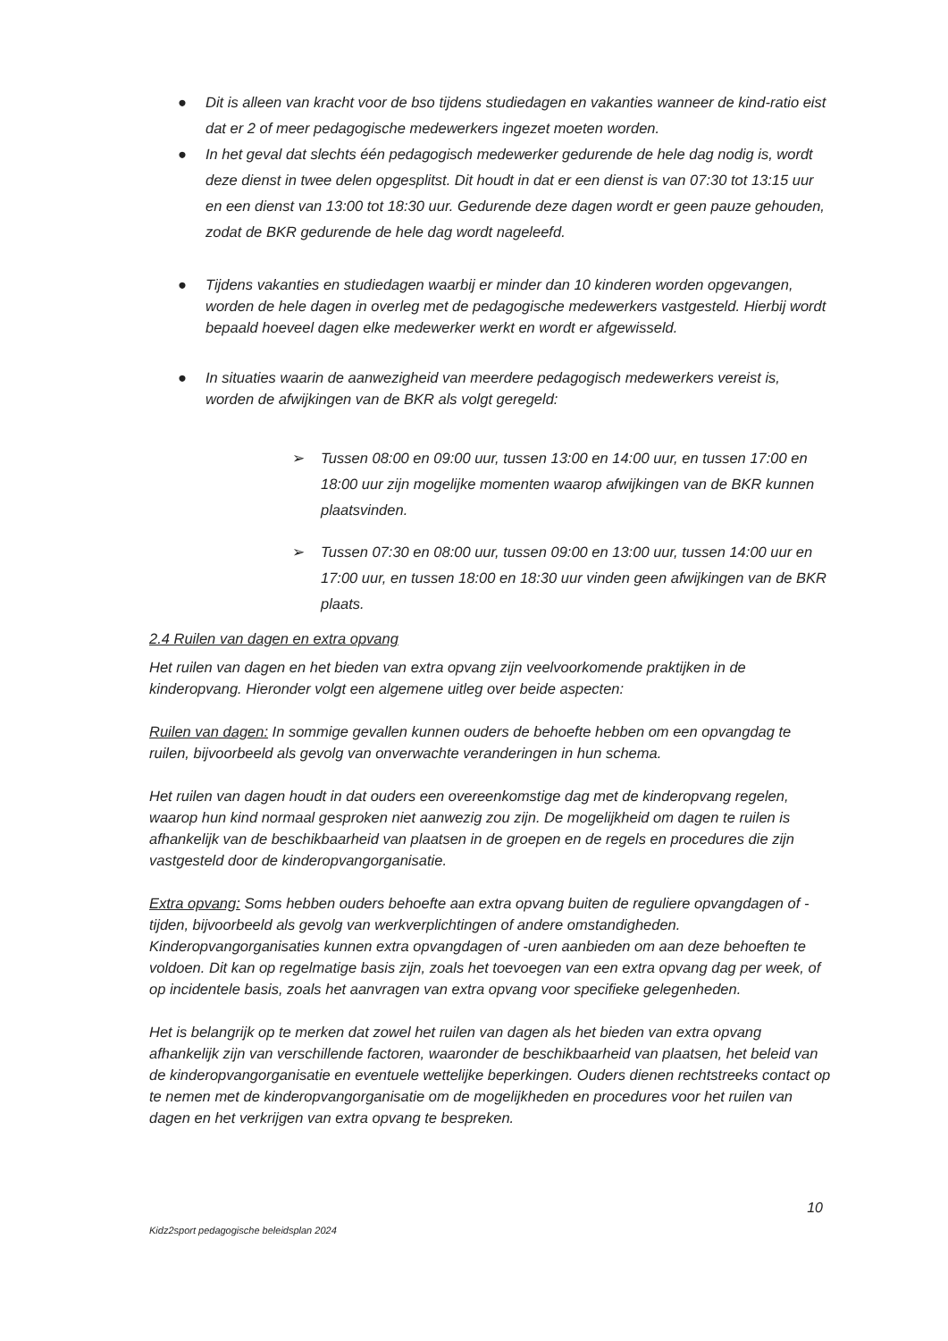● Dit is alleen van kracht voor de bso tijdens studiedagen en vakanties wanneer de kind-ratio eist dat er 2 of meer pedagogische medewerkers ingezet moeten worden.
● In het geval dat slechts één pedagogisch medewerker gedurende de hele dag nodig is, wordt deze dienst in twee delen opgesplitst. Dit houdt in dat er een dienst is van 07:30 tot 13:15 uur en een dienst van 13:00 tot 18:30 uur. Gedurende deze dagen wordt er geen pauze gehouden, zodat de BKR gedurende de hele dag wordt nageleefd.
● Tijdens vakanties en studiedagen waarbij er minder dan 10 kinderen worden opgevangen, worden de hele dagen in overleg met de pedagogische medewerkers vastgesteld. Hierbij wordt bepaald hoeveel dagen elke medewerker werkt en wordt er afgewisseld.
● In situaties waarin de aanwezigheid van meerdere pedagogisch medewerkers vereist is, worden de afwijkingen van de BKR als volgt geregeld:
➢ Tussen 08:00 en 09:00 uur, tussen 13:00 en 14:00 uur, en tussen 17:00 en 18:00 uur zijn mogelijke momenten waarop afwijkingen van de BKR kunnen plaatsvinden.
➢ Tussen 07:30 en 08:00 uur, tussen 09:00 en 13:00 uur, tussen 14:00 uur en 17:00 uur, en tussen 18:00 en 18:30 uur vinden geen afwijkingen van de BKR plaats.
2.4 Ruilen van dagen en extra opvang
Het ruilen van dagen en het bieden van extra opvang zijn veelvoorkomende praktijken in de kinderopvang. Hieronder volgt een algemene uitleg over beide aspecten:
Ruilen van dagen: In sommige gevallen kunnen ouders de behoefte hebben om een opvangdag te ruilen, bijvoorbeeld als gevolg van onverwachte veranderingen in hun schema.
Het ruilen van dagen houdt in dat ouders een overeenkomstige dag met de kinderopvang regelen, waarop hun kind normaal gesproken niet aanwezig zou zijn. De mogelijkheid om dagen te ruilen is afhankelijk van de beschikbaarheid van plaatsen in de groepen en de regels en procedures die zijn vastgesteld door de kinderopvangorganisatie.
Extra opvang: Soms hebben ouders behoefte aan extra opvang buiten de reguliere opvangdagen of -tijden, bijvoorbeeld als gevolg van werkverplichtingen of andere omstandigheden. Kinderopvangorganisaties kunnen extra opvangdagen of -uren aanbieden om aan deze behoeften te voldoen. Dit kan op regelmatige basis zijn, zoals het toevoegen van een extra opvang dag per week, of op incidentele basis, zoals het aanvragen van extra opvang voor specifieke gelegenheden.
Het is belangrijk op te merken dat zowel het ruilen van dagen als het bieden van extra opvang afhankelijk zijn van verschillende factoren, waaronder de beschikbaarheid van plaatsen, het beleid van de kinderopvangorganisatie en eventuele wettelijke beperkingen. Ouders dienen rechtstreeks contact op te nemen met de kinderopvangorganisatie om de mogelijkheden en procedures voor het ruilen van dagen en het verkrijgen van extra opvang te bespreken.
10
Kidz2sport pedagogische beleidsplan 2024